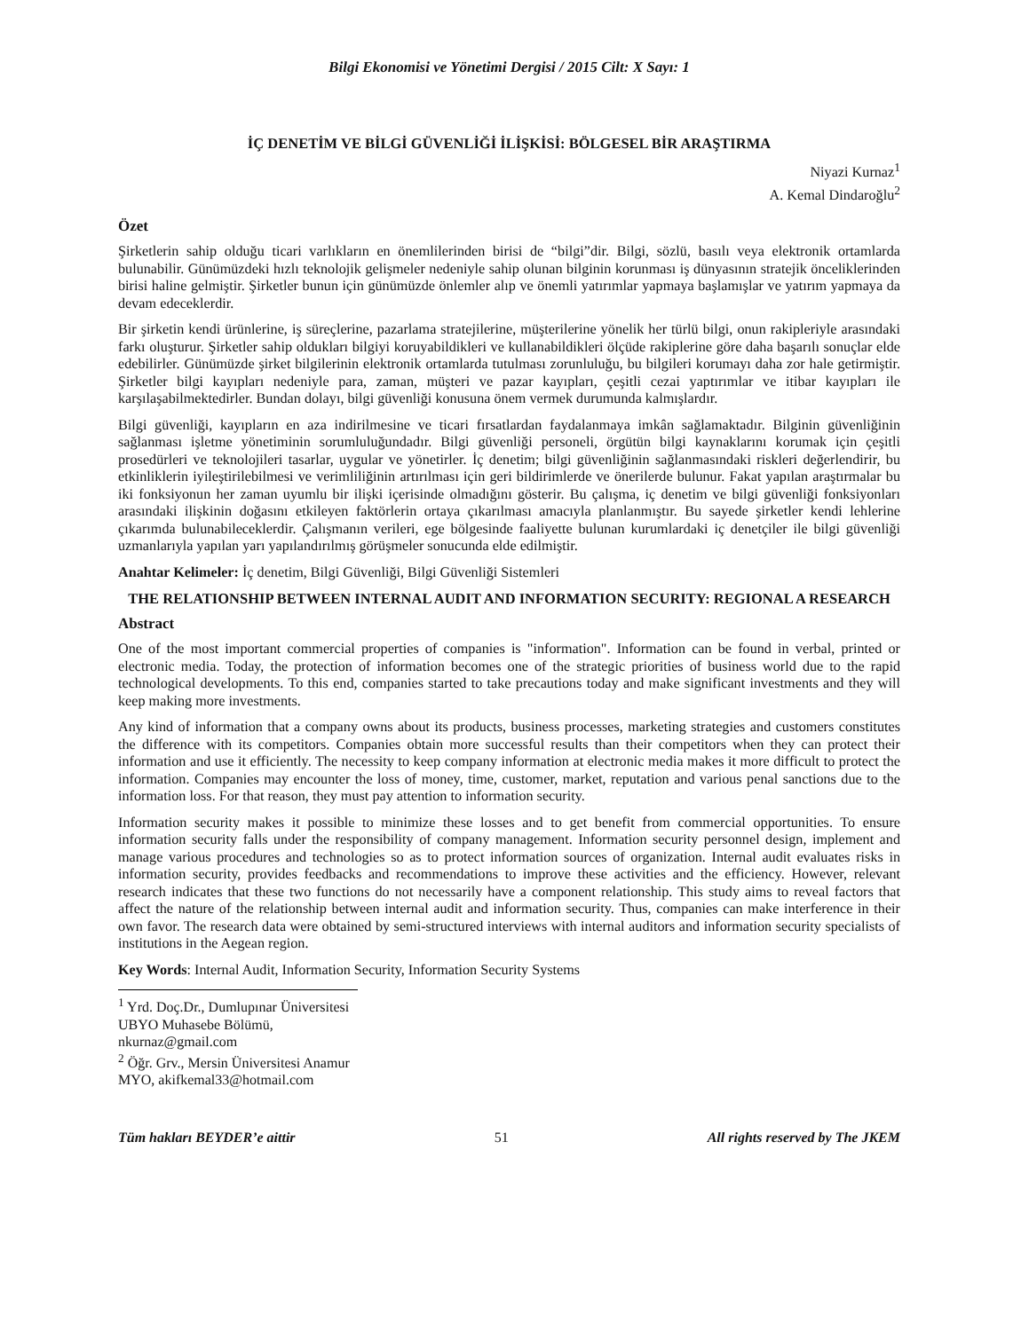Bilgi Ekonomisi ve Yönetimi Dergisi / 2015 Cilt: X Sayı: 1
İÇ DENETİM VE BİLGİ GÜVENLİĞİ İLİŞKİSİ: BÖLGESEL BİR ARAŞTIRMA
Niyazi Kurnaz<sup>1</sup>
A. Kemal Dindaroğlu<sup>2</sup>
Özet
Şirketlerin sahip olduğu ticari varlıkların en önemlilerinden birisi de “bilgi”dir. Bilgi, sözlü, basılı veya elektronik ortamlarda bulunabilir. Günümüzdeki hızlı teknolojik gelişmeler nedeniyle sahip olunan bilginin korunması iş dünyasının stratejik önceliklerinden birisi haline gelmiştir. Şirketler bunun için günümüzde önlemler alıp ve önemli yatırımlar yapmaya başlamışlar ve yatırım yapmaya da devam edeceklerdir.
Bir şirketin kendi ürünlerine, iş süreçlerine, pazarlama stratejilerine, müşterilerine yönelik her türlü bilgi, onun rakipleriyle arasındaki farkı oluşturur. Şirketler sahip oldukları bilgiyi koruyabildikleri ve kullanabildikleri ölçüde rakiplerine göre daha başarılı sonuçlar elde edebilirler. Günümüzde şirket bilgilerinin elektronik ortamlarda tutulması zorunluluğu, bu bilgileri korumayı daha zor hale getirmiştir. Şirketler bilgi kayıpları nedeniyle para, zaman, müşteri ve pazar kayıpları, çeşitli cezai yaptırımlar ve itibar kayıpları ile karşılaşabilmektedirler. Bundan dolayı, bilgi güvenliği konusuna önem vermek durumunda kalmışlardır.
Bilgi güvenliği, kayıpların en aza indirilmesine ve ticari fırsatlardan faydalanmaya imkân sağlamaktadır. Bilginin güvenliğinin sağlanması işletme yönetiminin sorumluluğundadır. Bilgi güvenliği personeli, örgütün bilgi kaynaklarını korumak için çeşitli prosedürleri ve teknolojileri tasarlar, uygular ve yönetirler. İç denetim; bilgi güvenliğinin sağlanmasındaki riskleri değerlendirir, bu etkinliklerin iyileştirilebilmesi ve verimliliğinin artırılması için geri bildirimlerde ve önerilerde bulunur. Fakat yapılan araştırmalar bu iki fonksiyonun her zaman uyumlu bir ilişki içerisinde olmadığını gösterir. Bu çalışma, iç denetim ve bilgi güvenliği fonksiyonları arasındaki ilişkinin doğasını etkileyen faktörlerin ortaya çıkarılması amacıyla planlanmıştır. Bu sayede şirketler kendi lehlerine çıkarımda bulunabileceklerdir. Çalışmanın verileri, ege bölgesinde faaliyette bulunan kurumlardaki iç denetçiler ile bilgi güvenliği uzmanlarıyla yapılan yarı yapılandırılmış görüşmeler sonucunda elde edilmiştir.
Anahtar Kelimeler: İç denetim, Bilgi Güvenliği, Bilgi Güvenliği Sistemleri
THE RELATIONSHIP BETWEEN INTERNAL AUDIT AND INFORMATION SECURITY: REGIONAL A RESEARCH
Abstract
One of the most important commercial properties of companies is "information". Information can be found in verbal, printed or electronic media. Today, the protection of information becomes one of the strategic priorities of business world due to the rapid technological developments. To this end, companies started to take precautions today and make significant investments and they will keep making more investments.
Any kind of information that a company owns about its products, business processes, marketing strategies and customers constitutes the difference with its competitors. Companies obtain more successful results than their competitors when they can protect their information and use it efficiently. The necessity to keep company information at electronic media makes it more difficult to protect the information. Companies may encounter the loss of money, time, customer, market, reputation and various penal sanctions due to the information loss. For that reason, they must pay attention to information security.
Information security makes it possible to minimize these losses and to get benefit from commercial opportunities. To ensure information security falls under the responsibility of company management. Information security personnel design, implement and manage various procedures and technologies so as to protect information sources of organization. Internal audit evaluates risks in information security, provides feedbacks and recommendations to improve these activities and the efficiency. However, relevant research indicates that these two functions do not necessarily have a component relationship. This study aims to reveal factors that affect the nature of the relationship between internal audit and information security. Thus, companies can make interference in their own favor. The research data were obtained by semi-structured interviews with internal auditors and information security specialists of institutions in the Aegean region.
Key Words: Internal Audit, Information Security, Information Security Systems
<sup>1</sup> Yrd. Doç.Dr., Dumlupınar Üniversitesi UBYO Muhasebe Bölümü, nkurnaz@gmail.com
<sup>2</sup> Öğr. Grv., Mersin Üniversitesi Anamur MYO, akifkemal33@hotmail.com
Tüm hakları BEYDER’e aittir 51 All rights reserved by The JKEM